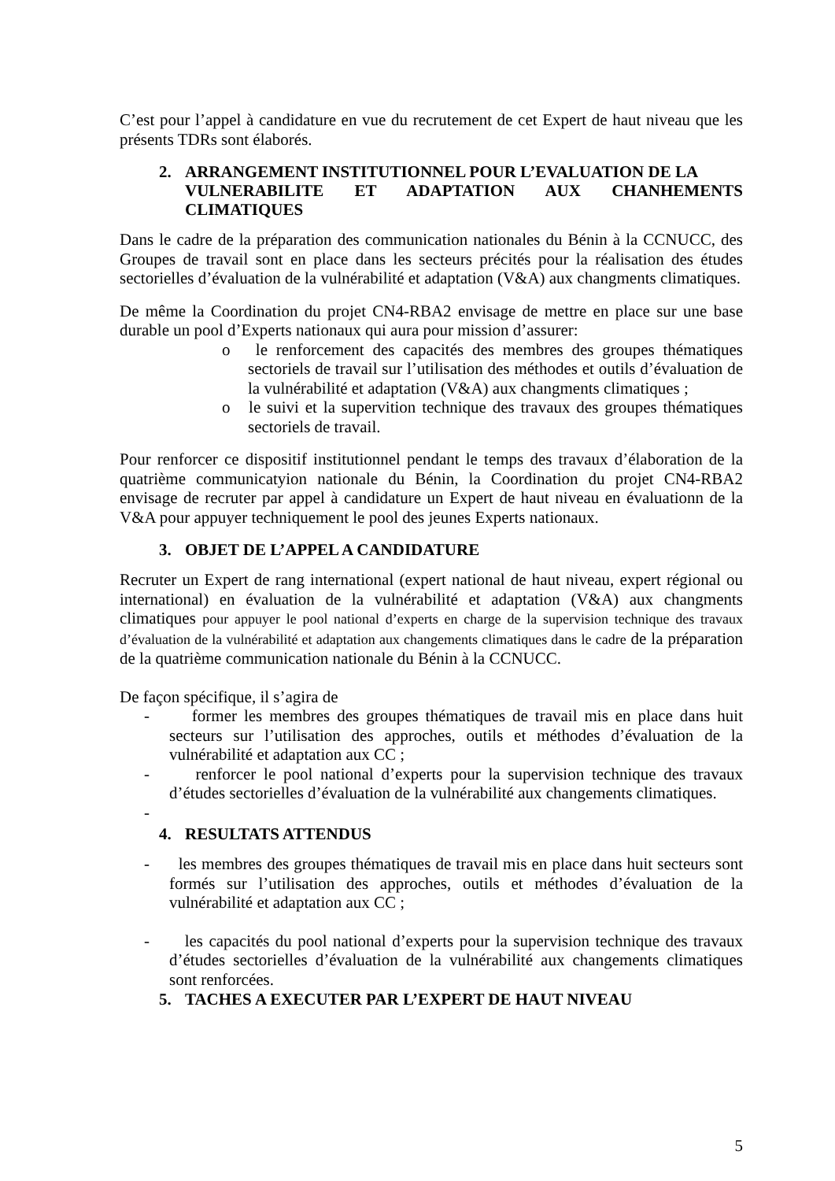C’est pour l’appel à candidature en vue du recrutement de cet Expert de haut niveau que les présents TDRs sont élaborés.
2. ARRANGEMENT INSTITUTIONNEL POUR L’EVALUATION DE LA
VULNERABILITE ET ADAPTATION AUX CHANHEMENTS CLIMATIQUES
Dans le cadre de la préparation des communication nationales du Bénin à la CCNUCC, des Groupes de travail sont en place dans les secteurs précités pour la réalisation des études sectorielles d’évaluation de la vulnérabilité et adaptation (V&A) aux changments climatiques.
De même la Coordination du projet CN4-RBA2 envisage de mettre en place sur une base durable un pool d’Experts nationaux qui aura pour mission d’assurer:
o le renforcement des capacités des membres des groupes thématiques sectoriels de travail sur l’utilisation des méthodes et outils d’évaluation de la vulnérabilité et adaptation (V&A) aux changments climatiques ;
o le suivi et la supervition technique des travaux des groupes thématiques sectoriels de travail.
Pour renforcer ce dispositif institutionnel pendant le temps des travaux d’élaboration de la quatrième communicatyion nationale du Bénin, la Coordination du projet CN4-RBA2 envisage de recruter par appel à candidature un Expert de haut niveau en évaluationn de la V&A pour appuyer techniquement le pool des jeunes Experts nationaux.
3. OBJET DE L’APPEL A CANDIDATURE
Recruter un Expert de rang international (expert national de haut niveau, expert régional ou international) en évaluation de la vulnérabilité et adaptation (V&A) aux changments climatiques pour appuyer le pool national d’experts en charge de la supervision technique des travaux d’évaluation de la vulnérabilité et adaptation aux changements climatiques dans le cadre de la préparation de la quatrième communication nationale du Bénin à la CCNUCC.
De façon spécifique, il s’agira de
- former les membres des groupes thématiques de travail mis en place dans huit secteurs sur l’utilisation des approches, outils et méthodes d’évaluation de la vulnérabilité et adaptation aux CC ;
- renforcer le pool national d’experts pour la supervision technique des travaux d’études sectorielles d’évaluation de la vulnérabilité aux changements climatiques.
-
4. RESULTATS ATTENDUS
- les membres des groupes thématiques de travail mis en place dans huit secteurs sont formés sur l’utilisation des approches, outils et méthodes d’évaluation de la vulnérabilité et adaptation aux CC ;
- les capacités du pool national d’experts pour la supervision technique des travaux d’études sectorielles d’évaluation de la vulnérabilité aux changements climatiques sont renforcées.
5. TACHES A EXECUTER PAR L’EXPERT DE HAUT NIVEAU
5